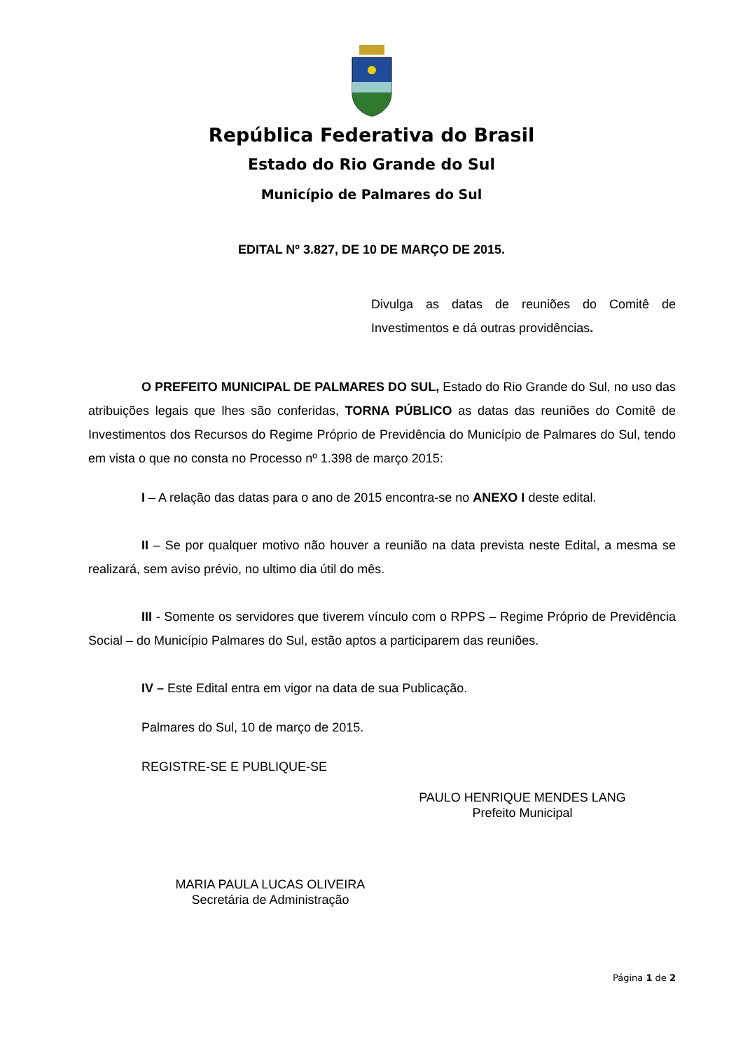República Federativa do Brasil
Estado do Rio Grande do Sul
Município de Palmares do Sul
EDITAL Nº 3.827, DE 10 DE MARÇO DE 2015.
Divulga as datas de reuniões do Comitê de Investimentos e dá outras providências.
O PREFEITO MUNICIPAL DE PALMARES DO SUL, Estado do Rio Grande do Sul, no uso das atribuições legais que lhes são conferidas, TORNA PÚBLICO as datas das reuniões do Comitê de Investimentos dos Recursos do Regime Próprio de Previdência do Município de Palmares do Sul, tendo em vista o que no consta no Processo nº 1.398 de março 2015:
I – A relação das datas para o ano de 2015 encontra-se no ANEXO I deste edital.
II – Se por qualquer motivo não houver a reunião na data prevista neste Edital, a mesma se realizará, sem aviso prévio, no ultimo dia útil do mês.
III - Somente os servidores que tiverem vínculo com o RPPS – Regime Próprio de Previdência Social – do Município Palmares do Sul, estão aptos a participarem das reuniões.
IV – Este Edital entra em vigor na data de sua Publicação.
Palmares do Sul, 10 de março de 2015.
REGISTRE-SE E PUBLIQUE-SE
PAULO HENRIQUE MENDES LANG
Prefeito Municipal
MARIA PAULA LUCAS OLIVEIRA
Secretária de Administração
Página 1 de 2